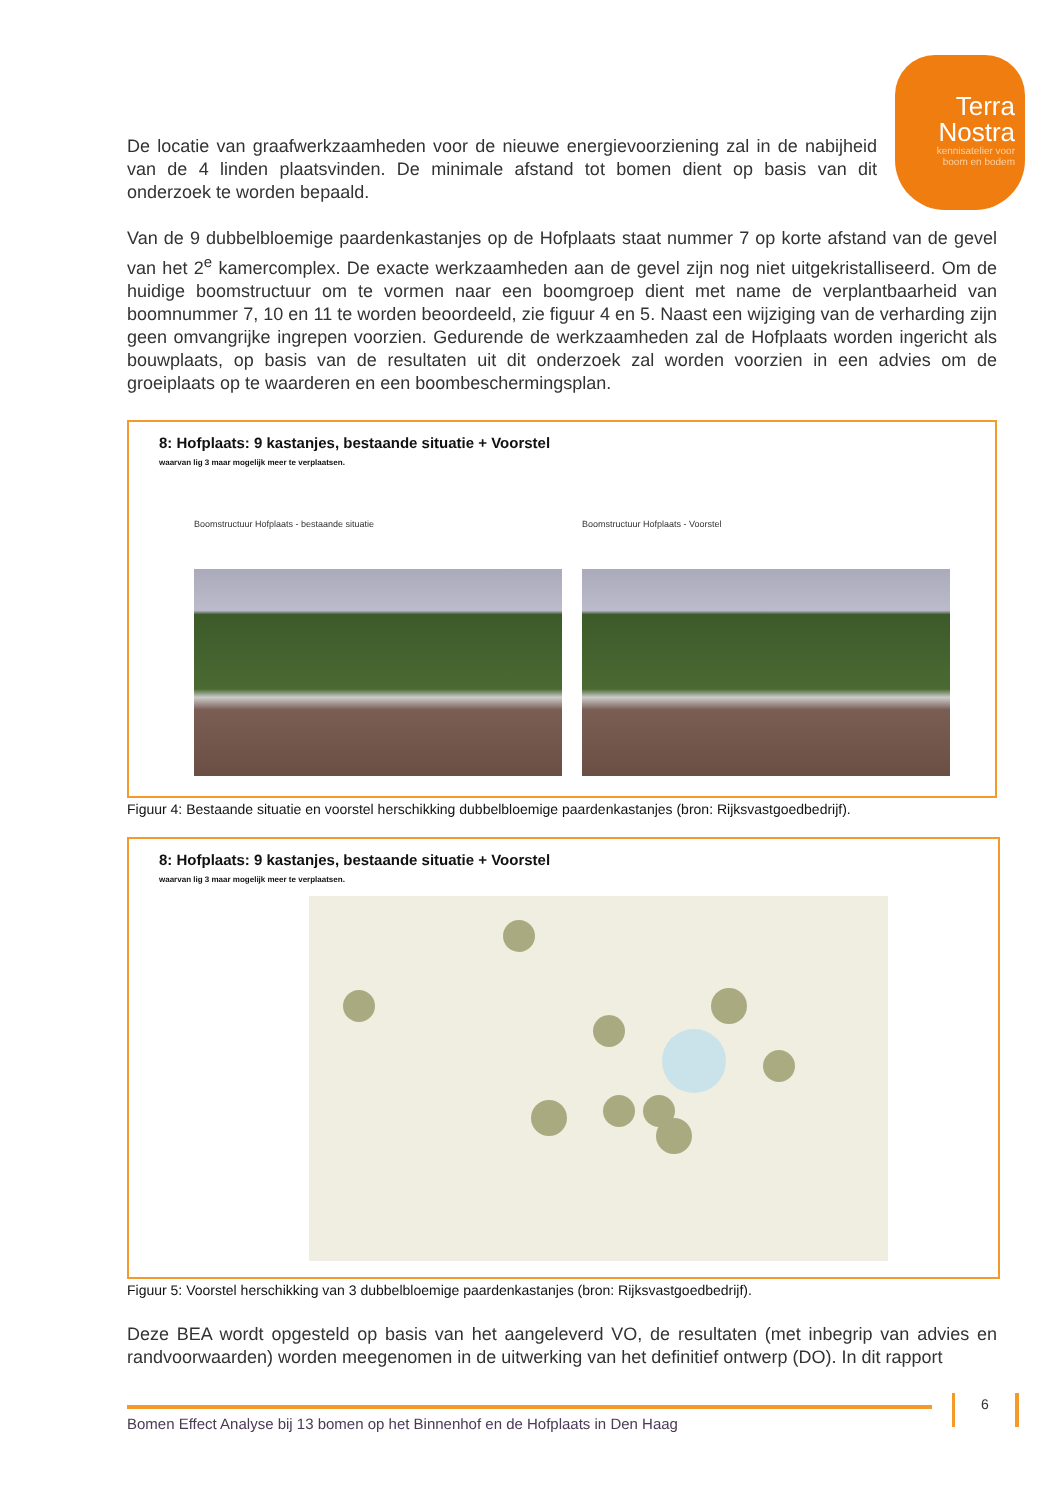Terra
Nostra
kennisatelier voor
boom en bodem
De locatie van graafwerkzaamheden voor de nieuwe energievoorziening zal in de nabijheid van de 4 linden plaatsvinden. De minimale afstand tot bomen dient op basis van dit onderzoek te worden bepaald.
Van de 9 dubbelbloemige paardenkastanjes op de Hofplaats staat nummer 7 op korte afstand van de gevel van het 2<sup>e</sup> kamercomplex. De exacte werkzaamheden aan de gevel zijn nog niet uitgekristalliseerd. Om de huidige boomstructuur om te vormen naar een boomgroep dient met name de verplantbaarheid van boomnummer 7, 10 en 11 te worden beoordeeld, zie figuur 4 en 5. Naast een wijziging van de verharding zijn geen omvangrijke ingrepen voorzien. Gedurende de werkzaamheden zal de Hofplaats worden ingericht als bouwplaats, op basis van de resultaten uit dit onderzoek zal worden voorzien in een advies om de groeiplaats op te waarderen en een boombeschermingsplan.
8: Hofplaats: 9 kastanjes, bestaande situatie + Voorstel
waarvan lig 3 maar mogelijk meer te verplaatsen.
Boomstructuur Hofplaats - bestaande situatie
Boomstructuur Hofplaats - Voorstel
Figuur 4: Bestaande situatie en voorstel herschikking dubbelbloemige paardenkastanjes (bron: Rijksvastgoedbedrijf).
8: Hofplaats: 9 kastanjes, bestaande situatie + Voorstel
waarvan lig 3 maar mogelijk meer te verplaatsen.
Figuur 5: Voorstel herschikking van 3 dubbelbloemige paardenkastanjes (bron: Rijksvastgoedbedrijf).
Deze BEA wordt opgesteld op basis van het aangeleverd VO, de resultaten (met inbegrip van advies en randvoorwaarden) worden meegenomen in de uitwerking van het definitief ontwerp (DO). In dit rapport
6
Bomen Effect Analyse bij 13 bomen op het Binnenhof en de Hofplaats in Den Haag